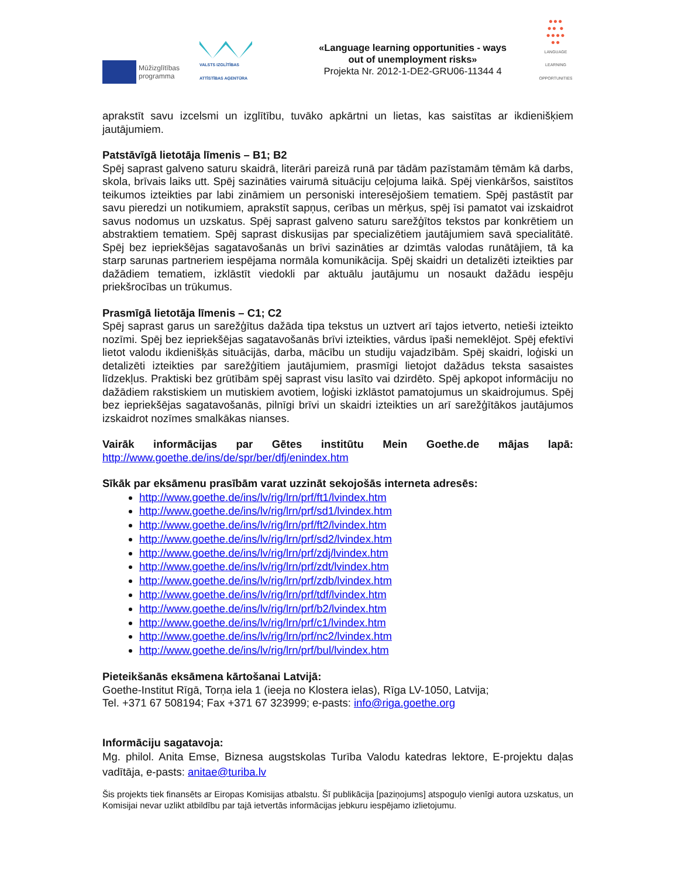Mūžizglītības
programma
VALSTS IZGLĪTĪBAS
ATTĪSTĪBAS AĢENTŪRA
«Language learning opportunities - ways
out of unemployment risks»
Projekta Nr. 2012-1-DE2-GRU06-11344 4
●●●
●● ●
●●●●
●●
LANGUAGE
LEARNING
OPPORTUNITIES
aprakstīt savu izcelsmi un izglītību, tuvāko apkārtni un lietas, kas saistītas ar ikdienišķiem jautājumiem.
Patstāvīgā lietotāja līmenis – B1; B2
Spēj saprast galveno saturu skaidrā, literāri pareizā runā par tādām pazīstamām tēmām kā darbs, skola, brīvais laiks utt. Spēj sazināties vairumā situāciju ceļojuma laikā. Spēj vienkāršos, saistītos teikumos izteikties par labi zināmiem un personiski interesējošiem tematiem. Spēj pastāstīt par savu pieredzi un notikumiem, aprakstīt sapņus, cerības un mērķus, spēj īsi pamatot vai izskaidrot savus nodomus un uzskatus. Spēj saprast galveno saturu sarežģītos tekstos par konkrētiem un abstraktiem tematiem. Spēj saprast diskusijas par specializētiem jautājumiem savā specialitātē. Spēj bez iepriekšējas sagatavošanās un brīvi sazināties ar dzimtās valodas runātājiem, tā ka starp sarunas partneriem iespējama normāla komunikācija. Spēj skaidri un detalizēti izteikties par dažādiem tematiem, izklāstīt viedokli par aktuālu jautājumu un nosaukt dažādu iespēju priekšrocības un trūkumus.
Prasmīgā lietotāja līmenis – C1; C2
Spēj saprast garus un sarežģītus dažāda tipa tekstus un uztvert arī tajos ietverto, netieši izteikto nozīmi. Spēj bez iepriekšējas sagatavošanās brīvi izteikties, vārdus īpaši nemeklējot. Spēj efektīvi lietot valodu ikdienišķās situācijās, darba, mācību un studiju vajadzībām. Spēj skaidri, loģiski un detalizēti izteikties par sarežģītiem jautājumiem, prasmīgi lietojot dažādus teksta sasaistes līdzekļus. Praktiski bez grūtībām spēj saprast visu lasīto vai dzirdēto. Spēj apkopot informāciju no dažādiem rakstiskiem un mutiskiem avotiem, loģiski izklāstot pamatojumus un skaidrojumus. Spēj bez iepriekšējas sagatavošanās, pilnīgi brīvi un skaidri izteikties un arī sarežģītākos jautājumos izskaidrot nozīmes smalkākas nianses.
Vairāk informācijas par Gētes institūtu Mein Goethe.de mājas lapā:
http://www.goethe.de/ins/de/spr/ber/dfj/enindex.htm
Sīkāk par eksāmenu prasībām varat uzzināt sekojošās interneta adresēs:
http://www.goethe.de/ins/lv/rig/lrn/prf/ft1/lvindex.htm
http://www.goethe.de/ins/lv/rig/lrn/prf/sd1/lvindex.htm
http://www.goethe.de/ins/lv/rig/lrn/prf/ft2/lvindex.htm
http://www.goethe.de/ins/lv/rig/lrn/prf/sd2/lvindex.htm
http://www.goethe.de/ins/lv/rig/lrn/prf/zdj/lvindex.htm
http://www.goethe.de/ins/lv/rig/lrn/prf/zdt/lvindex.htm
http://www.goethe.de/ins/lv/rig/lrn/prf/zdb/lvindex.htm
http://www.goethe.de/ins/lv/rig/lrn/prf/tdf/lvindex.htm
http://www.goethe.de/ins/lv/rig/lrn/prf/b2/lvindex.htm
http://www.goethe.de/ins/lv/rig/lrn/prf/c1/lvindex.htm
http://www.goethe.de/ins/lv/rig/lrn/prf/nc2/lvindex.htm
http://www.goethe.de/ins/lv/rig/lrn/prf/bul/lvindex.htm
Pieteikšanās eksāmena kārtošanai Latvijā:
Goethe-Institut Rīgā, Torņa iela 1 (ieeja no Klostera ielas), Rīga LV-1050, Latvija;
Tel. +371 67 508194; Fax +371 67 323999; e-pasts: info@riga.goethe.org
Informāciju sagatavoja:
Mg. philol. Anita Emse, Biznesa augstskolas Turība Valodu katedras lektore, E-projektu daļas vadītāja, e-pasts: anitae@turiba.lv
Šis projekts tiek finansēts ar Eiropas Komisijas atbalstu. Šī publikācija [paziņojums] atspoguļo vienīgi autora uzskatus, un Komisijai nevar uzlikt atbildību par tajā ietvertās informācijas jebkuru iespējamo izlietojumu.